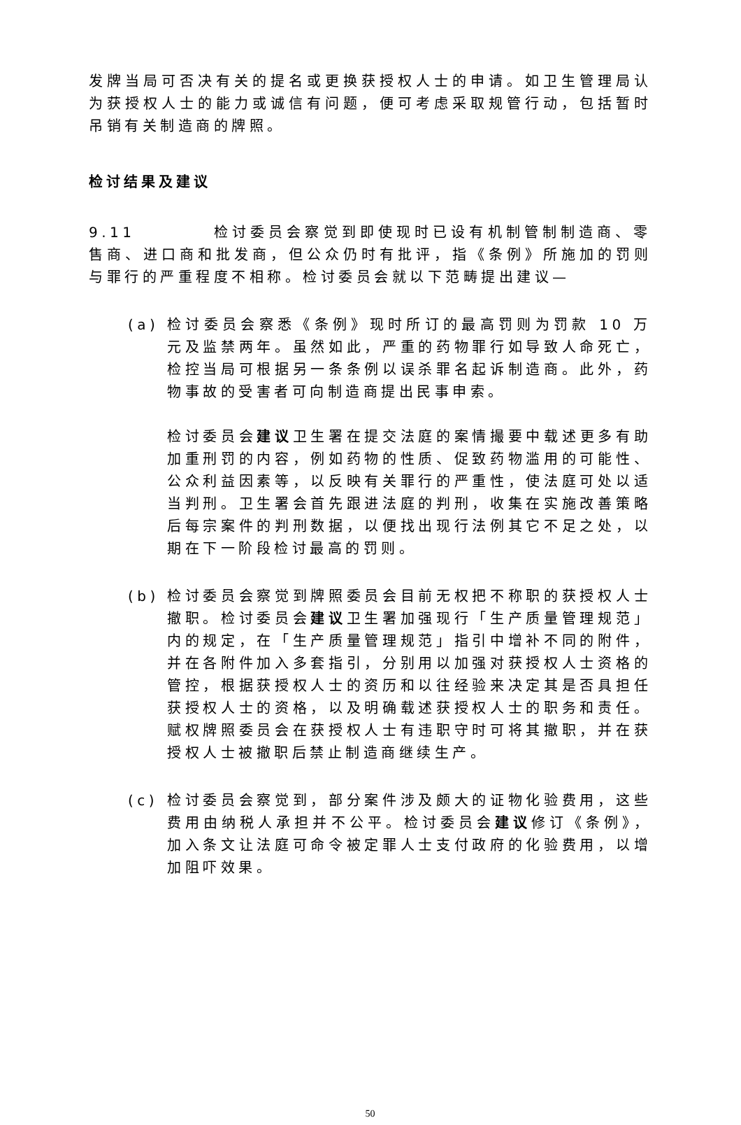发牌当局可否决有关的提名或更换获授权人士的申请。如卫生管理局认为获授权人士的能力或诚信有问题，便可考虑采取规管行动，包括暂时吊销有关制造商的牌照。
检讨结果及建议
9.11 检讨委员会察觉到即使现时已设有机制管制制造商、零售商、进口商和批发商，但公众仍时有批评，指《条例》所施加的罚则与罪行的严重程度不相称。检讨委员会就以下范畴提出建议—
(a) 检讨委员会察悉《条例》现时所订的最高罚则为罚款 10 万元及监禁两年。虽然如此，严重的药物罪行如导致人命死亡，检控当局可根据另一条条例以误杀罪名起诉制造商。此外，药物事故的受害者可向制造商提出民事申索。
检讨委员会建议卫生署在提交法庭的案情撮要中载述更多有助加重刑罚的内容，例如药物的性质、促致药物滥用的可能性、公众利益因素等，以反映有关罪行的严重性，使法庭可处以适当判刑。卫生署会首先跟进法庭的判刑，收集在实施改善策略后每宗案件的判刑数据，以便找出现行法例其它不足之处，以期在下一阶段检讨最高的罚则。
(b) 检讨委员会察觉到牌照委员会目前无权把不称职的获授权人士撤职。检讨委员会建议卫生署加强现行「生产质量管理规范」内的规定，在「生产质量管理规范」指引中增补不同的附件，并在各附件加入多套指引，分别用以加强对获授权人士资格的管控，根据获授权人士的资历和以往经验来决定其是否具担任获授权人士的资格，以及明确载述获授权人士的职务和责任。赋权牌照委员会在获授权人士有违职守时可将其撤职，并在获授权人士被撤职后禁止制造商继续生产。
(c) 检讨委员会察觉到，部分案件涉及颇大的证物化验费用，这些费用由纳税人承担并不公平。检讨委员会建议修订《条例》，加入条文让法庭可命令被定罪人士支付政府的化验费用，以增加阻吓效果。
50